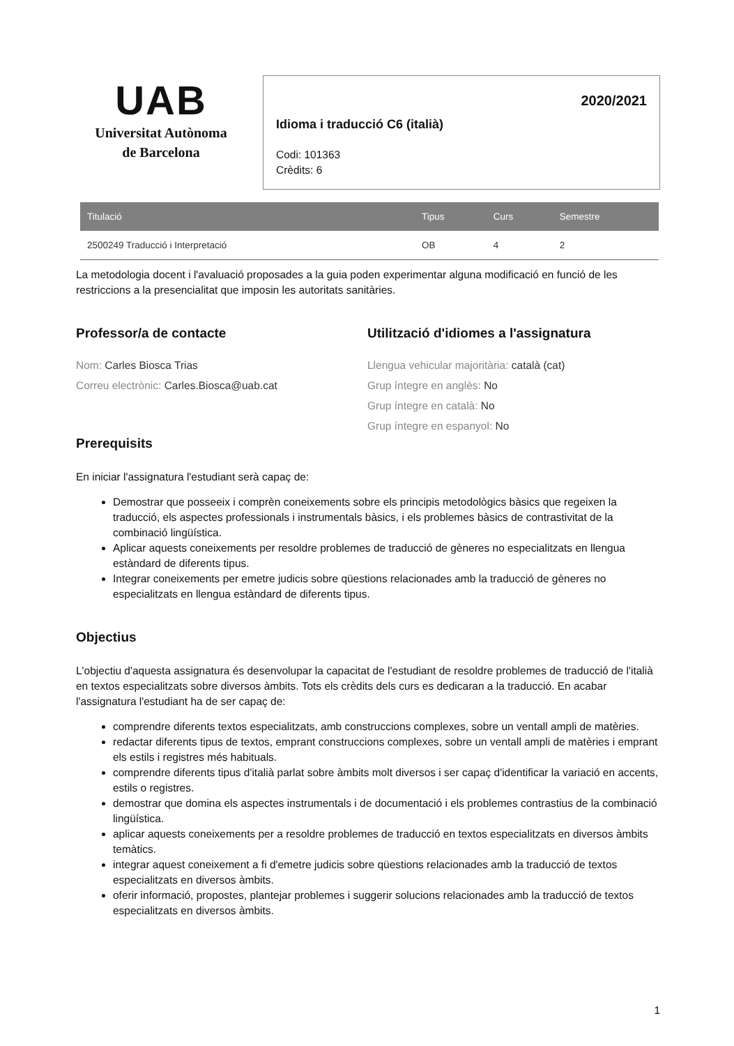UAB
Universitat Autònoma
de Barcelona
2020/2021
Idioma i traducció C6 (italià)
Codi: 101363
Crèdits: 6
| Titulació | Tipus | Curs | Semestre |
| --- | --- | --- | --- |
| 2500249 Traducció i Interpretació | OB | 4 | 2 |
La metodologia docent i l'avaluació proposades a la guia poden experimentar alguna modificació en funció de les restriccions a la presencialitat que imposin les autoritats sanitàries.
Professor/a de contacte
Nom: Carles Biosca Trias
Correu electrònic: Carles.Biosca@uab.cat
Utilització d'idiomes a l'assignatura
Llengua vehicular majoritària: català (cat)
Grup íntegre en anglès: No
Grup íntegre en català: No
Grup íntegre en espanyol: No
Prerequisits
En iniciar l'assignatura l'estudiant serà capaç de:
Demostrar que posseeix i comprèn coneixements sobre els principis metodològics bàsics que regeixen la traducció, els aspectes professionals i instrumentals bàsics, i els problemes bàsics de contrastivitat de la combinació lingüística.
Aplicar aquests coneixements per resoldre problemes de traducció de gèneres no especialitzats en llengua estàndard de diferents tipus.
Integrar coneixements per emetre judicis sobre qüestions relacionades amb la traducció de gèneres no especialitzats en llengua estàndard de diferents tipus.
Objectius
L'objectiu d'aquesta assignatura és desenvolupar la capacitat de l'estudiant de resoldre problemes de traducció de l'italià en textos especialitzats sobre diversos àmbits. Tots els crèdits dels curs es dedicaran a la traducció. En acabar l'assignatura l'estudiant ha de ser capaç de:
comprendre diferents textos especialitzats, amb construccions complexes, sobre un ventall ampli de matèries.
redactar diferents tipus de textos, emprant construccions complexes, sobre un ventall ampli de matèries i emprant els estils i registres més habituals.
comprendre diferents tipus d'italià parlat sobre àmbits molt diversos i ser capaç d'identificar la variació en accents, estils o registres.
demostrar que domina els aspectes instrumentals i de documentació i els problemes contrastius de la combinació lingüística.
aplicar aquests coneixements per a resoldre problemes de traducció en textos especialitzats en diversos àmbits temàtics.
integrar aquest coneixement a fi d'emetre judicis sobre qüestions relacionades amb la traducció de textos especialitzats en diversos àmbits.
oferir informació, propostes, plantejar problemes i suggerir solucions relacionades amb la traducció de textos especialitzats en diversos àmbits.
1